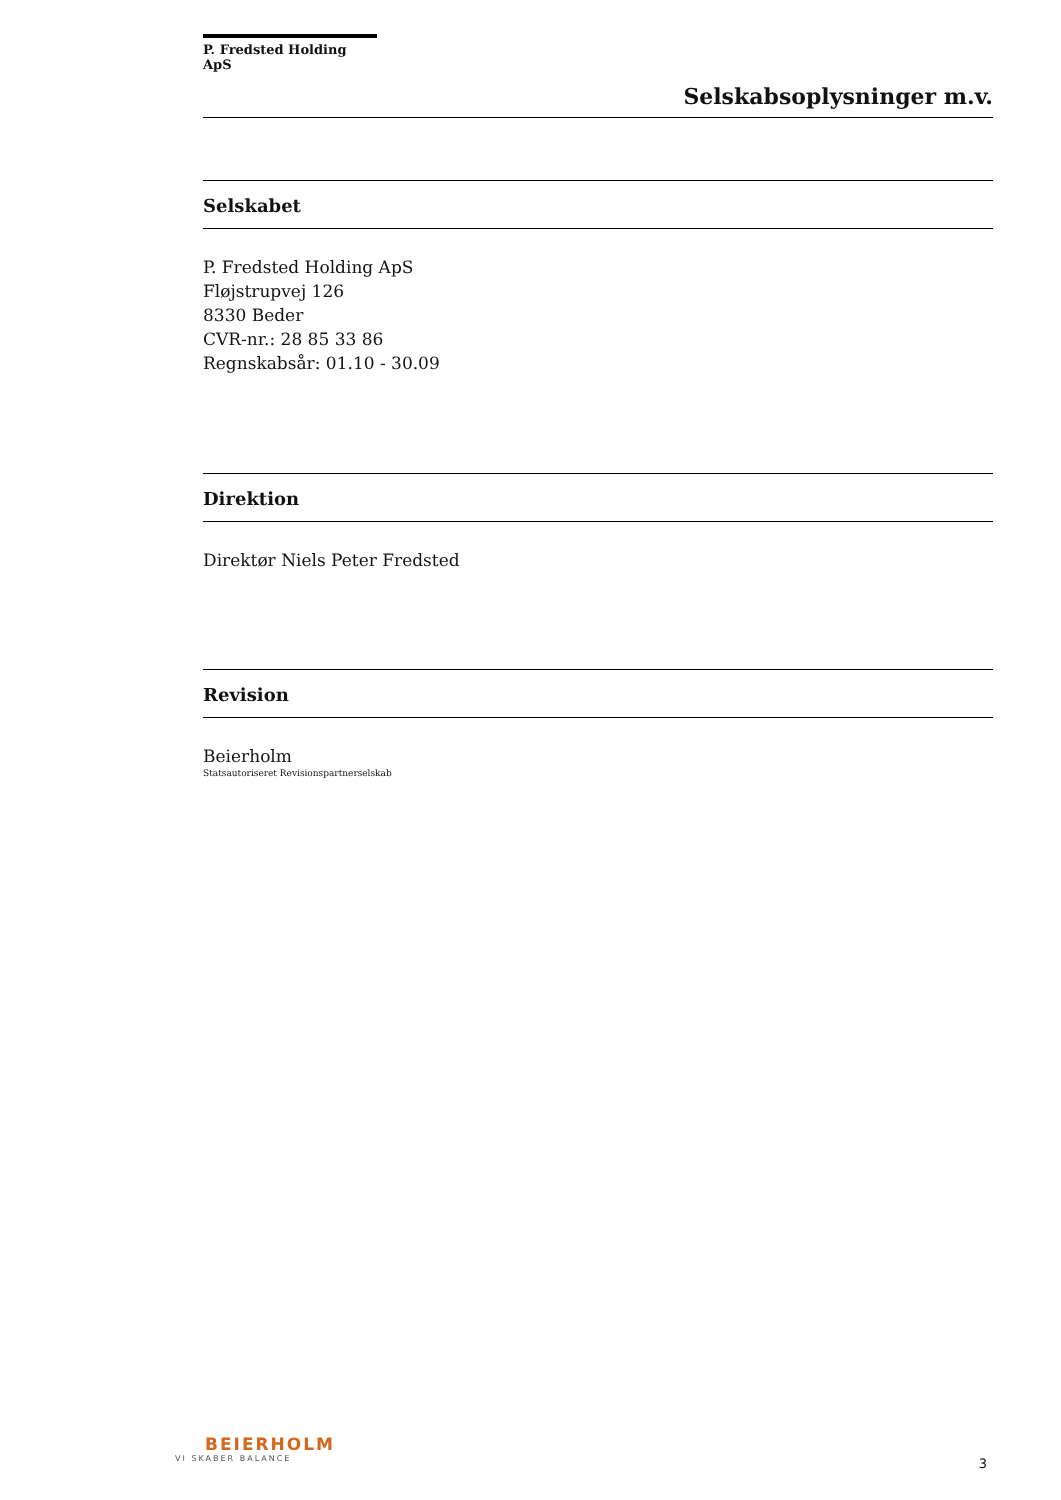P. Fredsted Holding ApS
Selskabsoplysninger m.v.
Selskabet
P. Fredsted Holding ApS
Fløjstrupvej 126
8330 Beder
CVR-nr.: 28 85 33 86
Regnskabsår: 01.10 - 30.09
Direktion
Direktør Niels Peter Fredsted
Revision
Beierholm
Statsautoriseret Revisionspartnerselskab
BEIERHOLM
VI SKABER BALANCE
3